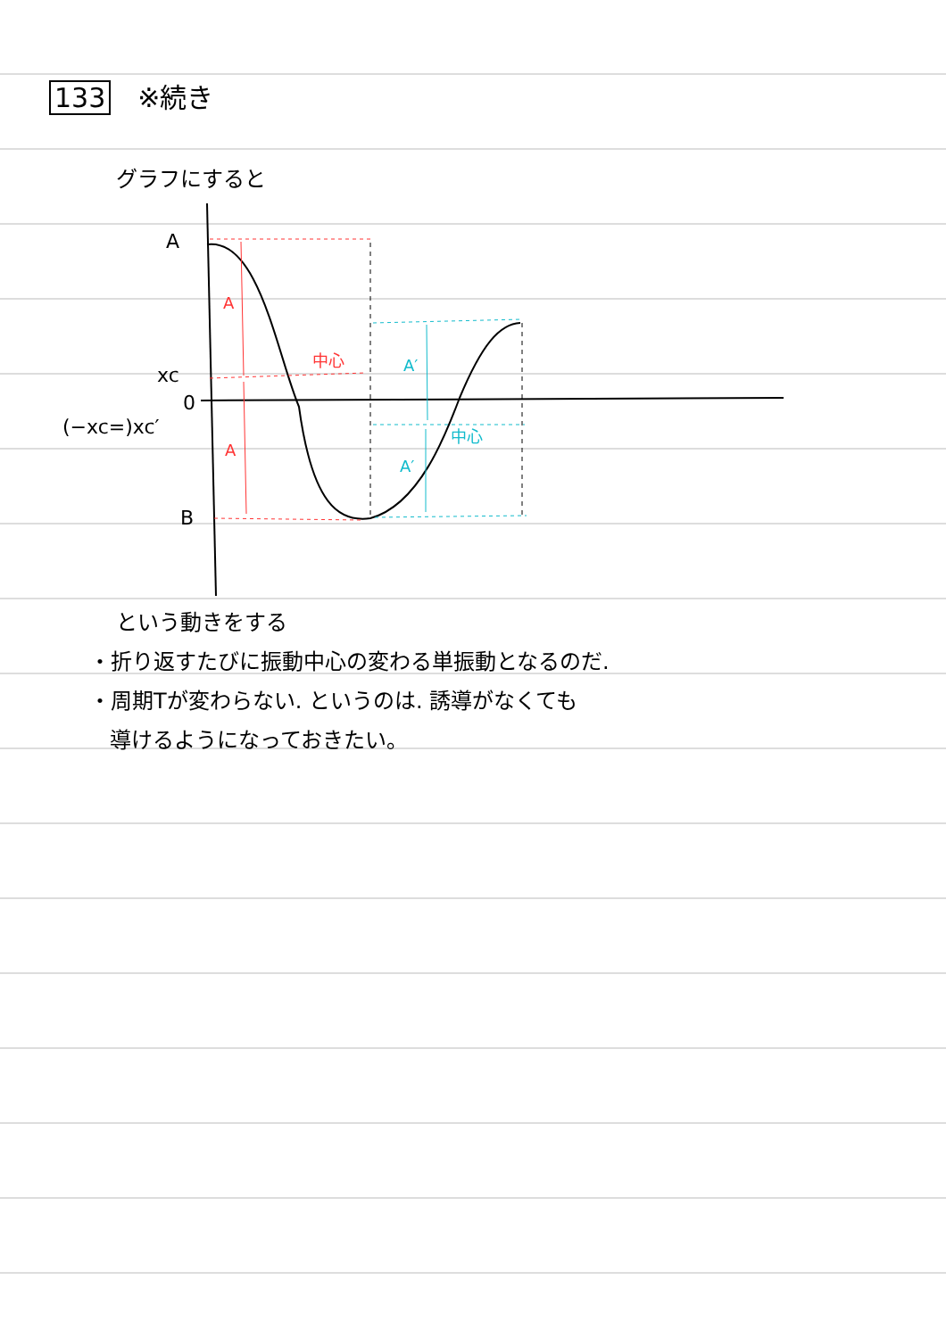133 ※続き
グラフにすると
A
xc
0
(−xc=)xc′
B
A
中心
A
A′
中心
A′
という動きをする
・折り返すたびに振動中心の変わる単振動となるのだ.
・周期Tが変わらない. というのは. 誘導がなくても
導けるようになっておきたい。